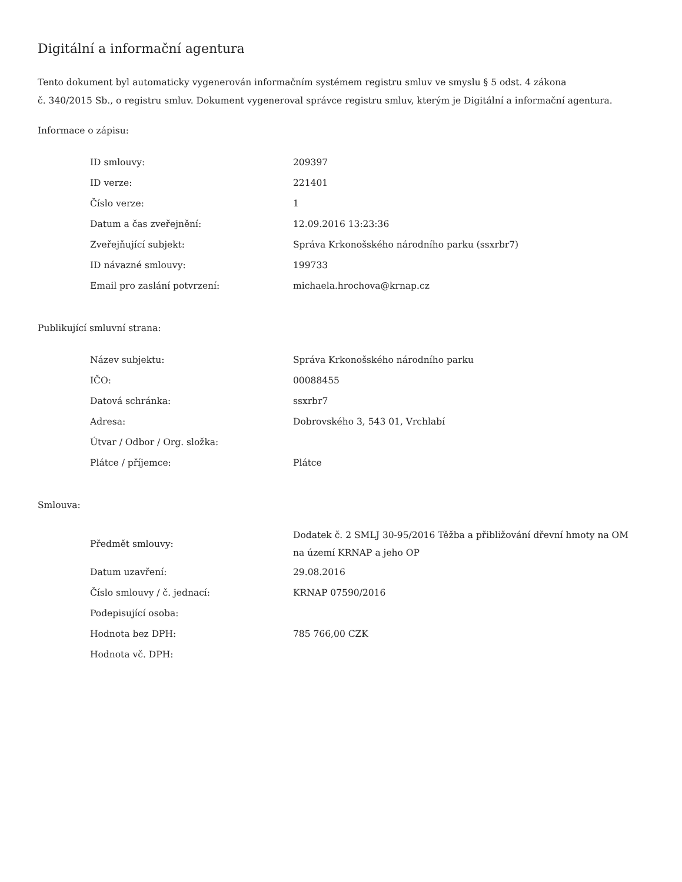Digitální a informační agentura
Tento dokument byl automaticky vygenerován informačním systémem registru smluv ve smyslu § 5 odst. 4 zákona
č. 340/2015 Sb., o registru smluv. Dokument vygeneroval správce registru smluv, kterým je Digitální a informační agentura.
Informace o zápisu:
| ID smlouvy: | 209397 |
| ID verze: | 221401 |
| Číslo verze: | 1 |
| Datum a čas zveřejnění: | 12.09.2016 13:23:36 |
| Zveřejňující subjekt: | Správa Krkonošského národního parku (ssxrbr7) |
| ID návazné smlouvy: | 199733 |
| Email pro zaslání potvrzení: | michaela.hrochova@krnap.cz |
Publikující smluvní strana:
| Název subjektu: | Správa Krkonošského národního parku |
| IČO: | 00088455 |
| Datová schránka: | ssxrbr7 |
| Adresa: | Dobrovského 3, 543 01, Vrchlabí |
| Útvar / Odbor / Org. složka: | |
| Plátce / příjemce: | Plátce |
Smlouva:
| Předmět smlouvy: | Dodatek č. 2 SMLJ 30-95/2016 Těžba a přibližování dřevní hmoty na OM na území KRNAP a jeho OP |
| Datum uzavření: | 29.08.2016 |
| Číslo smlouvy / č. jednací: | KRNAP 07590/2016 |
| Podepisující osoba: | |
| Hodnota bez DPH: | 785 766,00 CZK |
| Hodnota vč. DPH: | |